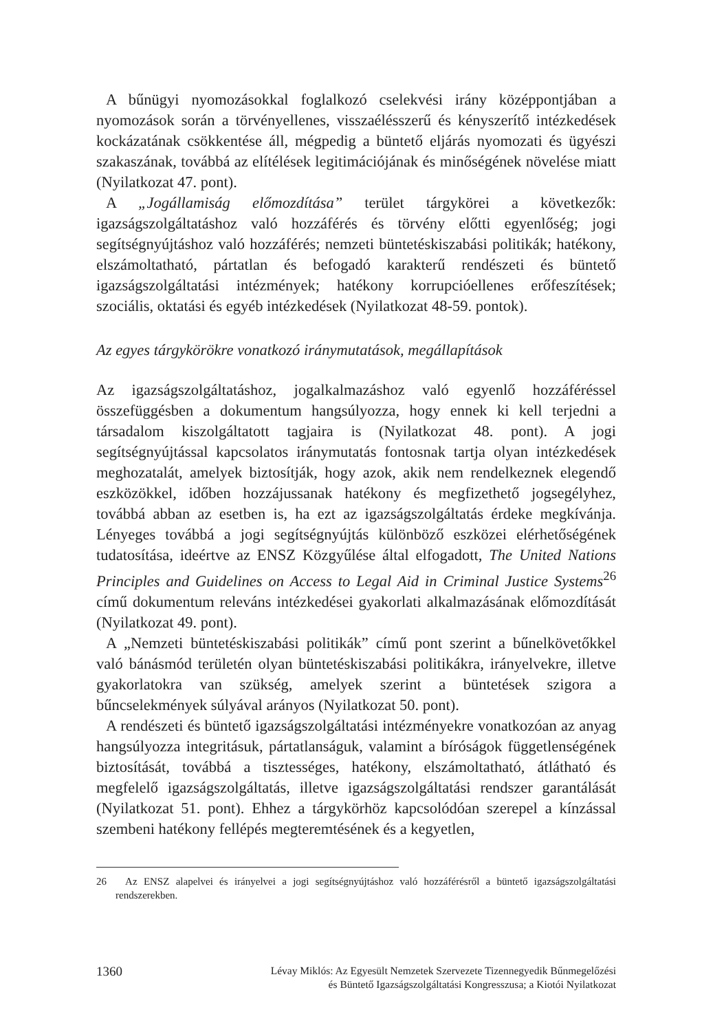A bűnügyi nyomozásokkal foglalkozó cselekvési irány középpontjában a nyomozások során a törvényellenes, visszaélésszerű és kényszerítő intézkedések kockázatának csökkentése áll, mégpedig a büntető eljárás nyomozati és ügyészi szakaszának, továbbá az elítélések legitimációjának és minőségének növelése miatt (Nyilatkozat 47. pont).
A „Jogállamiság előmozdítása” terület tárgykörei a következők: igazságszolgáltatáshoz való hozzáférés és törvény előtti egyenlőség; jogi segítségnyújtáshoz való hozzáférés; nemzeti büntetéskiszabási politikák; hatékony, elszámoltatható, pártatlan és befogadó karakterű rendészeti és büntető igazságszolgáltatási intézmények; hatékony korrupcióellenes erőfeszítések; szociális, oktatási és egyéb intézkedések (Nyilatkozat 48-59. pontok).
Az egyes tárgykörökre vonatkozó iránymutatások, megállapítások
Az igazságszolgáltatáshoz, jogalkalmazáshoz való egyenlő hozzáféréssel összefüggésben a dokumentum hangsúlyozza, hogy ennek ki kell terjedni a társadalom kiszolgáltatott tagjaira is (Nyilatkozat 48. pont). A jogi segítségnyújtással kapcsolatos iránymutatás fontosnak tartja olyan intézkedések meghozatalát, amelyek biztosítják, hogy azok, akik nem rendelkeznek elegendő eszközökkel, időben hozzájussanak hatékony és megfizethető jogsegélyhez, továbbá abban az esetben is, ha ezt az igazságszolgáltatás érdeke megkívánja. Lényeges továbbá a jogi segítségnyújtás különböző eszközei elérhetőségének tudatosítása, ideértve az ENSZ Közgyűlése által elfogadott, The United Nations Principles and Guidelines on Access to Legal Aid in Criminal Justice Systems<sup>26</sup> című dokumentum releváns intézkedései gyakorlati alkalmazásának előmozdítását (Nyilatkozat 49. pont).
A „Nemzeti büntetéskiszabási politikák” című pont szerint a bűnelkövetőkkel való bánásmód területén olyan büntetéskiszabási politikákra, irányelvekre, illetve gyakorlatokra van szükség, amelyek szerint a büntetések szigora a bűncselekmények súlyával arányos (Nyilatkozat 50. pont).
A rendészeti és büntető igazságszolgáltatási intézményekre vonatkozóan az anyag hangsúlyozza integritásuk, pártatlanságuk, valamint a bíróságok függetlenségének biztosítását, továbbá a tisztességes, hatékony, elszámoltatható, átlátható és megfelelő igazságszolgáltatás, illetve igazságszolgáltatási rendszer garantálását (Nyilatkozat 51. pont). Ehhez a tárgykörhöz kapcsolódóan szerepel a kínzással szembeni hatékony fellépés megteremtésének és a kegyetlen,
26 Az ENSZ alapelvei és irányelvei a jogi segítségnyújtáshoz való hozzáférésről a büntető igazságszolgáltatási rendszerekben.
1360 Lévay Miklós: Az Egyesült Nemzetek Szervezete Tizennegyedik Bűnmegelőzési
és Büntető Igazságszolgáltatási Kongresszusa; a Kiotói Nyilatkozat